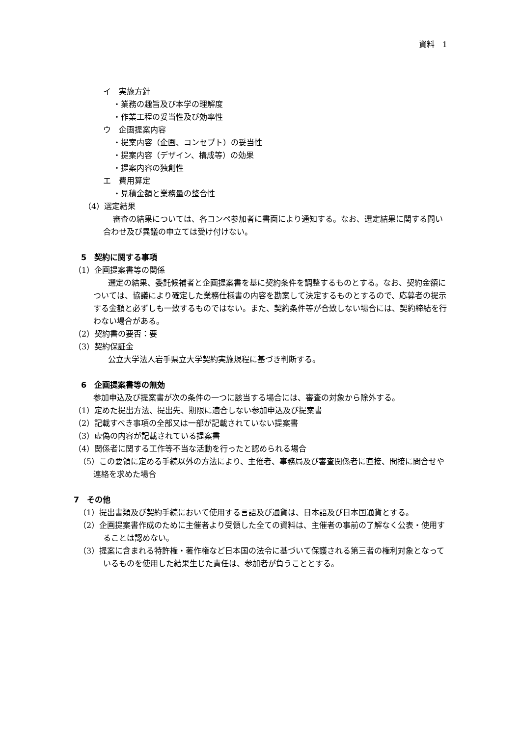資料　1
イ　実施方針
・業務の趣旨及び本学の理解度
・作業工程の妥当性及び効率性
ウ　企画提案内容
・提案内容（企画、コンセプト）の妥当性
・提案内容（デザイン、構成等）の効果
・提案内容の独創性
エ　費用算定
・見積金額と業務量の整合性
（4）選定結果
審査の結果については、各コンペ参加者に書面により通知する。なお、選定結果に関する問い合わせ及び異議の申立ては受け付けない。
5　契約に関する事項
（1）企画提案書等の関係
選定の結果、委託候補者と企画提案書を基に契約条件を調整するものとする。なお、契約金額については、協議により確定した業務仕様書の内容を勘案して決定するものとするので、応募者の提示する金額と必ずしも一致するものではない。また、契約条件等が合致しない場合には、契約締結を行わない場合がある。
（2）契約書の要否：要
（3）契約保証金
公立大学法人岩手県立大学契約実施規程に基づき判断する。
6　企画提案書等の無効
参加申込及び提案書が次の条件の一つに該当する場合には、審査の対象から除外する。
（1）定めた提出方法、提出先、期限に適合しない参加申込及び提案書
（2）記載すべき事項の全部又は一部が記載されていない提案書
（3）虚偽の内容が記載されている提案書
（4）関係者に関する工作等不当な活動を行ったと認められる場合
（5）この要領に定める手続以外の方法により、主催者、事務局及び審査関係者に直接、間接に問合せや連絡を求めた場合
7　その他
（1）提出書類及び契約手続において使用する言語及び通貨は、日本語及び日本国通貨とする。
（2）企画提案書作成のために主催者より受領した全ての資料は、主催者の事前の了解なく公表・使用することは認めない。
（3）提案に含まれる特許権・著作権など日本国の法令に基づいて保護される第三者の権利対象となっているものを使用した結果生じた責任は、参加者が負うこととする。